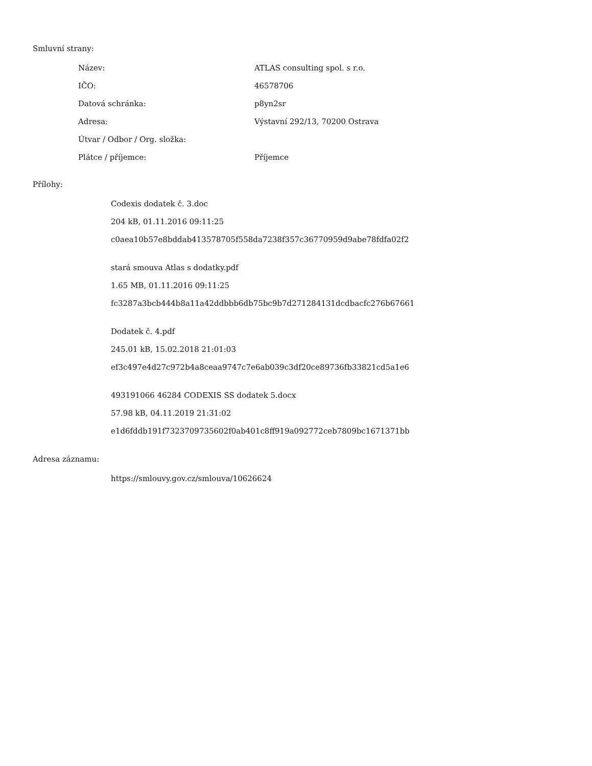Smluvní strany:
| Název: | ATLAS consulting spol. s r.o. |
| IČO: | 46578706 |
| Datová schránka: | p8yn2sr |
| Adresa: | Výstavní 292/13, 70200 Ostrava |
| Útvar / Odbor / Org. složka: | |
| Plátce / příjemce: | Příjemce |
Přílohy:
Codexis dodatek č. 3.doc
204 kB, 01.11.2016 09:11:25
c0aea10b57e8bddab413578705f558da7238f357c36770959d9abe78fdfa02f2
stará smouva Atlas s dodatky.pdf
1.65 MB, 01.11.2016 09:11:25
fc3287a3bcb444b8a11a42ddbbb6db75bc9b7d271284131dcdbacfc276b67661
Dodatek č. 4.pdf
245.01 kB, 15.02.2018 21:01:03
ef3c497e4d27c972b4a8ceaa9747c7e6ab039c3df20ce89736fb33821cd5a1e6
493191066 46284 CODEXIS SS dodatek 5.docx
57.98 kB, 04.11.2019 21:31:02
e1d6fddb191f7323709735602f0ab401c8ff919a092772ceb7809bc1671371bb
Adresa záznamu:
https://smlouvy.gov.cz/smlouva/10626624